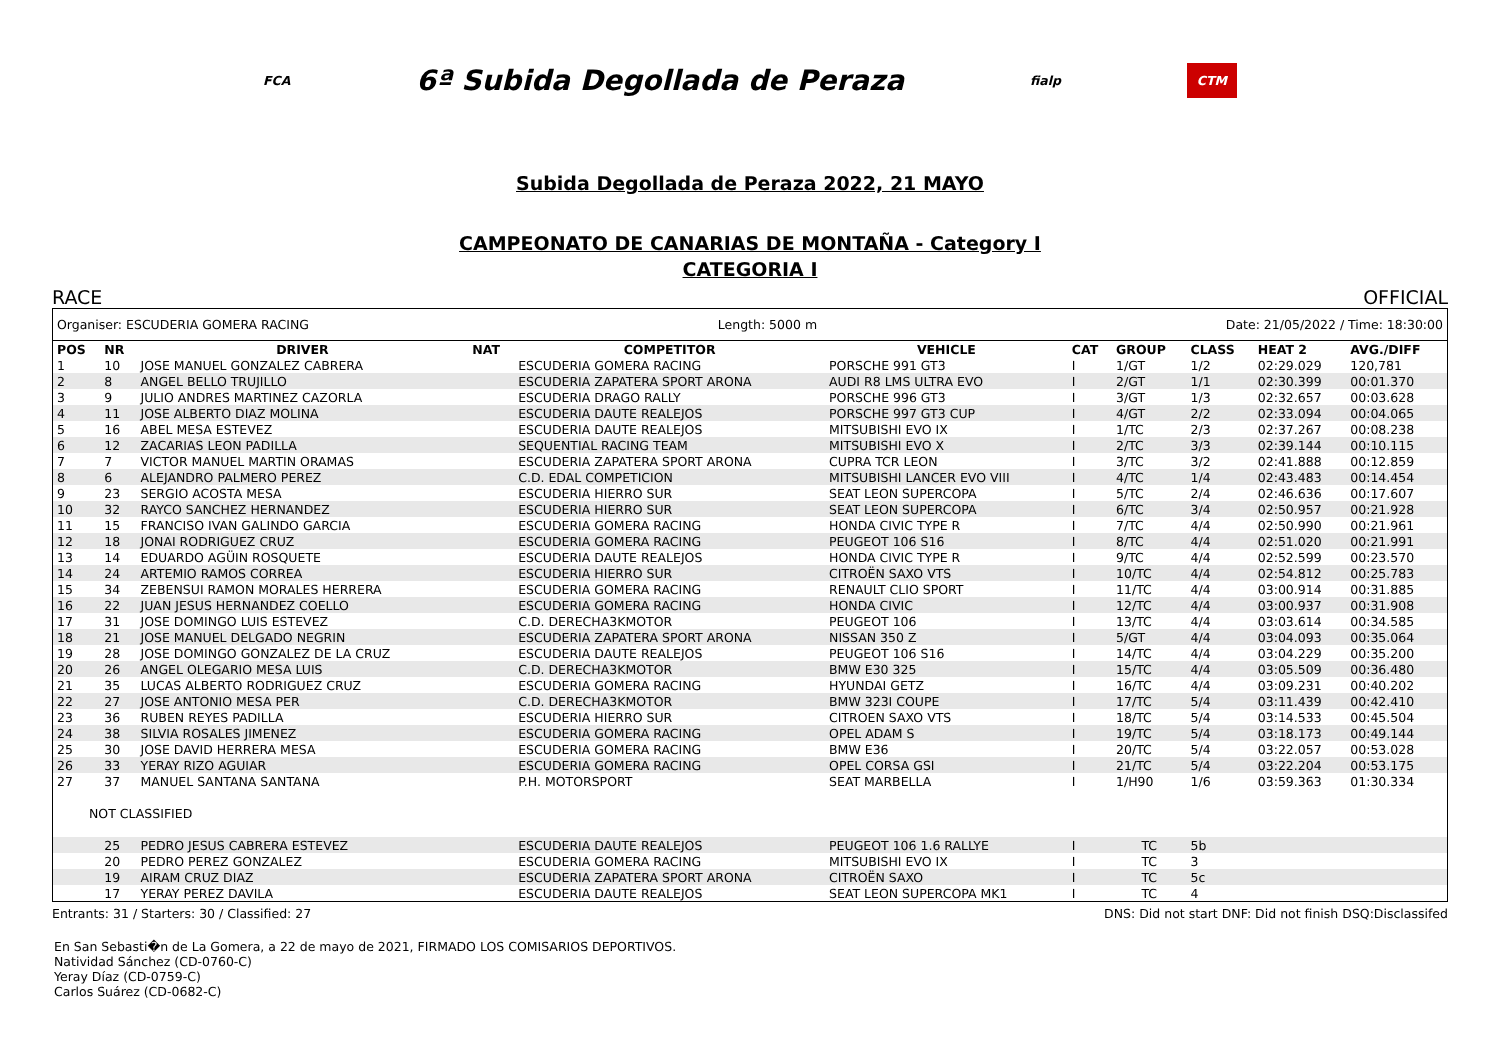FCA 6ª Subida Degollada de Peraza fialp CTM
Subida Degollada de Peraza 2022, 21 MAYO
CAMPEONATO DE CANARIAS DE MONTAÑA - Category I
CATEGORIA I
RACE OFFICIAL
Organiser: ESCUDERIA GOMERA RACING Length: 5000 m Date: 21/05/2022 / Time: 18:30:00
| POS | NR | DRIVER | NAT | COMPETITOR | VEHICLE | CAT | GROUP | CLASS | HEAT 2 | AVG./DIFF |
| --- | --- | --- | --- | --- | --- | --- | --- | --- | --- | --- |
| 1 | 10 | JOSE MANUEL GONZALEZ CABRERA | | ESCUDERIA GOMERA RACING | PORSCHE 991 GT3 | I | 1/GT | 1/2 | 02:29.029 | 120,781 |
| 2 | 8 | ANGEL BELLO TRUJILLO | | ESCUDERIA ZAPATERA SPORT ARONA | AUDI R8 LMS ULTRA EVO | I | 2/GT | 1/1 | 02:30.399 | 00:01.370 |
| 3 | 9 | JULIO ANDRES MARTINEZ CAZORLA | | ESCUDERIA DRAGO RALLY | PORSCHE 996 GT3 | I | 3/GT | 1/3 | 02:32.657 | 00:03.628 |
| 4 | 11 | JOSE ALBERTO DIAZ MOLINA | | ESCUDERIA DAUTE REALEJOS | PORSCHE 997 GT3 CUP | I | 4/GT | 2/2 | 02:33.094 | 00:04.065 |
| 5 | 16 | ABEL MESA ESTEVEZ | | ESCUDERIA DAUTE REALEJOS | MITSUBISHI EVO IX | I | 1/TC | 2/3 | 02:37.267 | 00:08.238 |
| 6 | 12 | ZACARIAS LEON PADILLA | | SEQUENTIAL RACING TEAM | MITSUBISHI EVO X | I | 2/TC | 3/3 | 02:39.144 | 00:10.115 |
| 7 | 7 | VICTOR MANUEL MARTIN ORAMAS | | ESCUDERIA ZAPATERA SPORT ARONA | CUPRA TCR LEON | I | 3/TC | 3/2 | 02:41.888 | 00:12.859 |
| 8 | 6 | ALEJANDRO PALMERO PEREZ | | C.D. EDAL COMPETICION | MITSUBISHI LANCER EVO VIII | I | 4/TC | 1/4 | 02:43.483 | 00:14.454 |
| 9 | 23 | SERGIO ACOSTA MESA | | ESCUDERIA HIERRO SUR | SEAT LEON SUPERCOPA | I | 5/TC | 2/4 | 02:46.636 | 00:17.607 |
| 10 | 32 | RAYCO SANCHEZ HERNANDEZ | | ESCUDERIA HIERRO SUR | SEAT LEON SUPERCOPA | I | 6/TC | 3/4 | 02:50.957 | 00:21.928 |
| 11 | 15 | FRANCISO IVAN GALINDO GARCIA | | ESCUDERIA GOMERA RACING | HONDA CIVIC TYPE R | I | 7/TC | 4/4 | 02:50.990 | 00:21.961 |
| 12 | 18 | JONAI RODRIGUEZ CRUZ | | ESCUDERIA GOMERA RACING | PEUGEOT 106 S16 | I | 8/TC | 4/4 | 02:51.020 | 00:21.991 |
| 13 | 14 | EDUARDO AGÜIN ROSQUETE | | ESCUDERIA DAUTE REALEJOS | HONDA CIVIC TYPE R | I | 9/TC | 4/4 | 02:52.599 | 00:23.570 |
| 14 | 24 | ARTEMIO RAMOS CORREA | | ESCUDERIA HIERRO SUR | CITROËN SAXO VTS | I | 10/TC | 4/4 | 02:54.812 | 00:25.783 |
| 15 | 34 | ZEBENSUI RAMON MORALES HERRERA | | ESCUDERIA GOMERA RACING | RENAULT CLIO SPORT | I | 11/TC | 4/4 | 03:00.914 | 00:31.885 |
| 16 | 22 | JUAN JESUS HERNANDEZ COELLO | | ESCUDERIA GOMERA RACING | HONDA CIVIC | I | 12/TC | 4/4 | 03:00.937 | 00:31.908 |
| 17 | 31 | JOSE DOMINGO LUIS ESTEVEZ | | C.D. DERECHA3KMOTOR | PEUGEOT 106 | I | 13/TC | 4/4 | 03:03.614 | 00:34.585 |
| 18 | 21 | JOSE MANUEL DELGADO NEGRIN | | ESCUDERIA ZAPATERA SPORT ARONA | NISSAN 350 Z | I | 5/GT | 4/4 | 03:04.093 | 00:35.064 |
| 19 | 28 | JOSE DOMINGO GONZALEZ DE LA CRUZ | | ESCUDERIA DAUTE REALEJOS | PEUGEOT 106 S16 | I | 14/TC | 4/4 | 03:04.229 | 00:35.200 |
| 20 | 26 | ANGEL OLEGARIO MESA LUIS | | C.D. DERECHA3KMOTOR | BMW E30 325 | I | 15/TC | 4/4 | 03:05.509 | 00:36.480 |
| 21 | 35 | LUCAS ALBERTO RODRIGUEZ CRUZ | | ESCUDERIA GOMERA RACING | HYUNDAI GETZ | I | 16/TC | 4/4 | 03:09.231 | 00:40.202 |
| 22 | 27 | JOSE ANTONIO MESA PER | | C.D. DERECHA3KMOTOR | BMW 323I COUPE | I | 17/TC | 5/4 | 03:11.439 | 00:42.410 |
| 23 | 36 | RUBEN REYES PADILLA | | ESCUDERIA HIERRO SUR | CITROEN SAXO VTS | I | 18/TC | 5/4 | 03:14.533 | 00:45.504 |
| 24 | 38 | SILVIA ROSALES JIMENEZ | | ESCUDERIA GOMERA RACING | OPEL ADAM S | I | 19/TC | 5/4 | 03:18.173 | 00:49.144 |
| 25 | 30 | JOSE DAVID HERRERA MESA | | ESCUDERIA GOMERA RACING | BMW E36 | I | 20/TC | 5/4 | 03:22.057 | 00:53.028 |
| 26 | 33 | YERAY RIZO AGUIAR | | ESCUDERIA GOMERA RACING | OPEL CORSA GSI | I | 21/TC | 5/4 | 03:22.204 | 00:53.175 |
| 27 | 37 | MANUEL SANTANA SANTANA | | P.H. MOTORSPORT | SEAT MARBELLA | I | 1/H90 | 1/6 | 03:59.363 | 01:30.334 |
| NOT CLASSIFIED | | | | | | | | | | |
| | 25 | PEDRO JESUS CABRERA ESTEVEZ | | ESCUDERIA DAUTE REALEJOS | PEUGEOT 106 1.6 RALLYE | I | TC | 5b | | |
| | 20 | PEDRO PEREZ GONZALEZ | | ESCUDERIA GOMERA RACING | MITSUBISHI EVO IX | I | TC | 3 | | |
| | 19 | AIRAM CRUZ DIAZ | | ESCUDERIA ZAPATERA SPORT ARONA | CITROËN SAXO | I | TC | 5c | | |
| | 17 | YERAY PEREZ DAVILA | | ESCUDERIA DAUTE REALEJOS | SEAT LEON SUPERCOPA MK1 | I | TC | 4 | | |
Entrants: 31 / Starters: 30 / Classified: 27 DNS: Did not start DNF: Did not finish DSQ:Disclassifed
En San Sebasti�n de La Gomera, a 22 de mayo de 2021, FIRMADO LOS COMISARIOS DEPORTIVOS.
Natividad Sánchez (CD-0760-C)
Yeray Díaz (CD-0759-C)
Carlos Suárez (CD-0682-C)